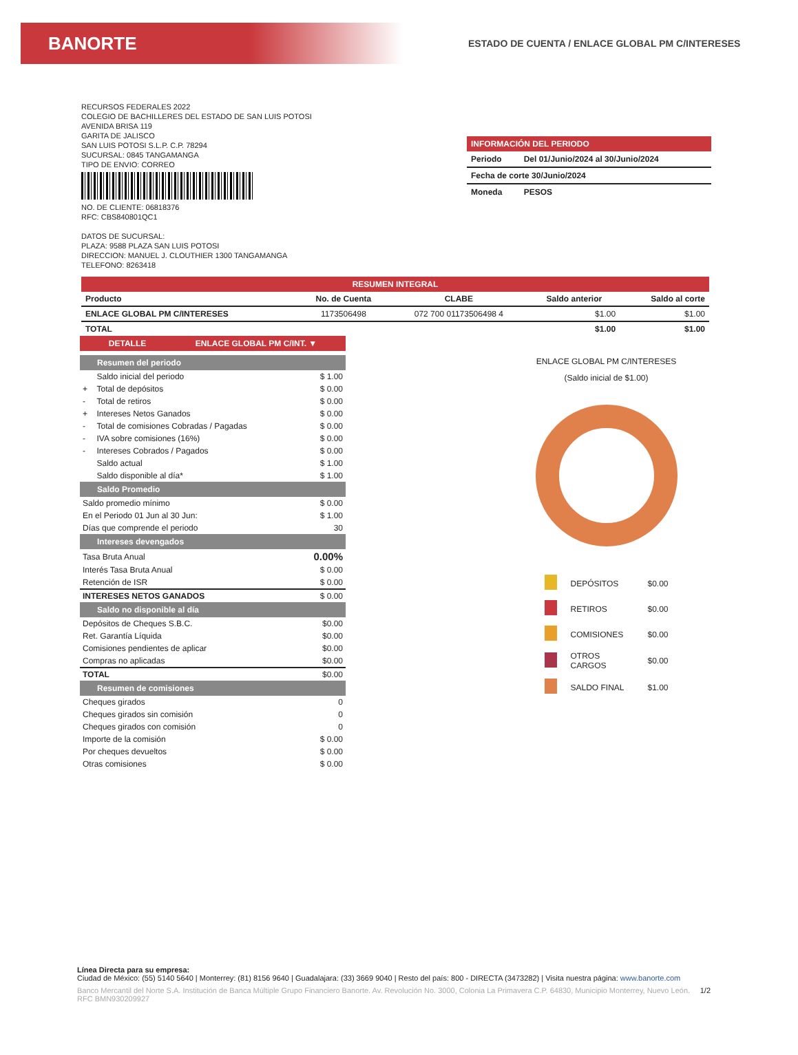BANORTE
ESTADO DE CUENTA / ENLACE GLOBAL PM C/INTERESES
RECURSOS FEDERALES 2022
COLEGIO DE BACHILLERES DEL ESTADO DE SAN LUIS POTOSI
AVENIDA BRISA 119
GARITA DE JALISCO
SAN LUIS POTOSI S.L.P. C.P. 78294
SUCURSAL: 0845 TANGAMANGA
TIPO DE ENVIO: CORREO
NO. DE CLIENTE: 06818376
RFC: CBS840801QC1
DATOS DE SUCURSAL:
PLAZA: 9588 PLAZA SAN LUIS POTOSI
DIRECCION: MANUEL J. CLOUTHIER 1300 TANGAMANGA
TELEFONO: 8263418
INFORMACIÓN DEL PERIODO
| Periodo | Del 01/Junio/2024 al 30/Junio/2024 |
| Fecha de corte 30/Junio/2024 | |
| Moneda | PESOS |
RESUMEN INTEGRAL
| Producto | No. de Cuenta | CLABE | Saldo anterior | Saldo al corte |
| --- | --- | --- | --- | --- |
| ENLACE GLOBAL PM C/INTERESES | 1173506498 | 072 700 01173506498 4 | $1.00 | $1.00 |
| TOTAL | | | $1.00 | $1.00 |
DETALLE ENLACE GLOBAL PM C/INT. ▼
Resumen del periodo
| | Saldo inicial del periodo | $ 1.00 |
| + | Total de depósitos | $ 0.00 |
| - | Total de retiros | $ 0.00 |
| + | Intereses Netos Ganados | $ 0.00 |
| - | Total de comisiones Cobradas / Pagadas | $ 0.00 |
| - | IVA sobre comisiones (16%) | $ 0.00 |
| - | Intereses Cobrados / Pagados | $ 0.00 |
| | Saldo actual | $ 1.00 |
| | Saldo disponible al día* | $ 1.00 |
Saldo Promedio
| Saldo promedio mínimo | $ 0.00 |
| En el Periodo 01 Jun al 30 Jun: | $ 1.00 |
| Días que comprende el periodo | 30 |
Intereses devengados
| Tasa Bruta Anual | 0.00% |
| Interés Tasa Bruta Anual | $ 0.00 |
| Retención de ISR | $ 0.00 |
| INTERESES NETOS GANADOS | $ 0.00 |
Saldo no disponible al día
| Depósitos de Cheques S.B.C. | $0.00 |
| Ret. Garantía Líquida | $0.00 |
| Comisiones pendientes de aplicar | $0.00 |
| Compras no aplicadas | $0.00 |
| TOTAL | $0.00 |
Resumen de comisiones
| Cheques girados | 0 |
| Cheques girados sin comisión | 0 |
| Cheques girados con comisión | 0 |
| Importe de la comisión | $ 0.00 |
| Por cheques devueltos | $ 0.00 |
| Otras comisiones | $ 0.00 |
ENLACE GLOBAL PM C/INTERESES
(Saldo inicial de $1.00)
| | DEPÓSITOS | $0.00 |
| | RETIROS | $0.00 |
| | COMISIONES | $0.00 |
| | OTROS CARGOS | $0.00 |
| | SALDO FINAL | $1.00 |
Línea Directa para su empresa:
Ciudad de México: (55) 5140 5640 | Monterrey: (81) 8156 9640 | Guadalajara: (33) 3669 9040 | Resto del país: 800 - DIRECTA (3473282) | Visita nuestra página: www.banorte.com
Banco Mercantil del Norte S.A. Institución de Banca Múltiple Grupo Financiero Banorte. Av. Revolución No. 3000, Colonia La Primavera C.P. 64830, Municipio Monterrey, Nuevo León. RFC BMN930209927 1/2